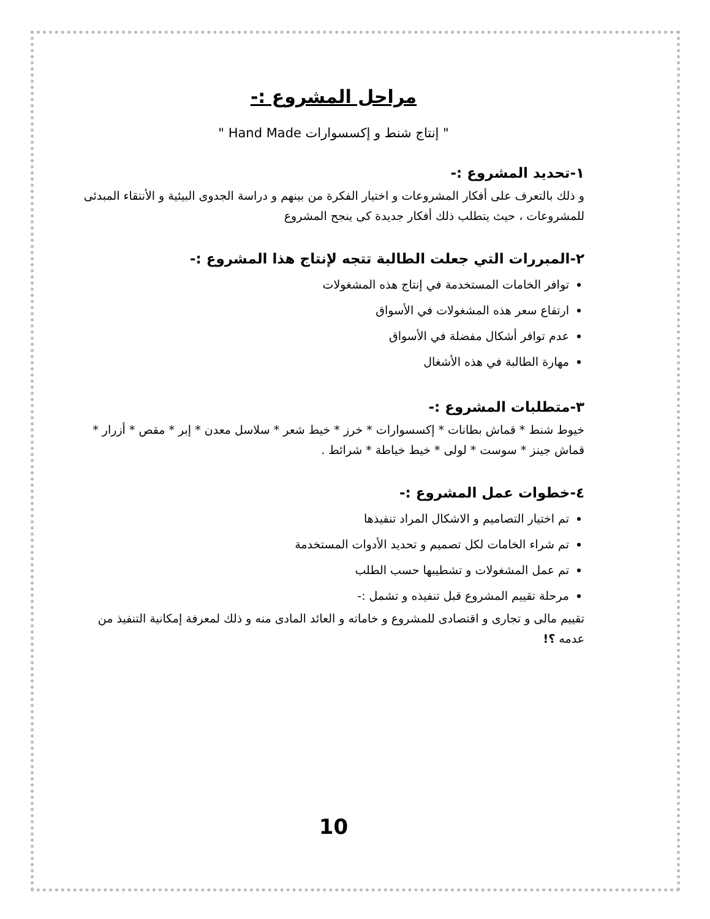مراحل المشروع :-
" إنتاج شنط و إكسسوارات Hand Made "
١-تحديد المشروع :-
و ذلك بالتعرف على أفكار المشروعات و اختيار الفكرة من بينهم و دراسة الجدوى البيئية و الأنتقاء المبدئى للمشروعات ، حيث يتطلب ذلك أفكار جديدة كى ينجح المشروع
٢-المبررات التي جعلت الطالبة تتجه لإنتاج هذا المشروع :-
توافر الخامات المستخدمة في إنتاج هذه المشغولات
ارتفاع سعر هذه المشغولات في الأسواق
عدم توافر أشكال مفضلة في الأسواق
مهارة الطالبة في هذه الأشغال
٣-متطلبات المشروع :-
خيوط شنط * قماش بطانات * إكسسوارات * خرز * خيط شعر * سلاسل معدن * إبر * مقص * أزرار * قماش جينز * سوست * لولى * خيط خياطة * شرائط .
٤-خطوات عمل المشروع :-
تم اختيار التصاميم و الاشكال المراد تنفيذها
تم شراء الخامات لكل تصميم و تحديد الأدوات المستخدمة
تم عمل المشغولات و تشطيبها حسب الطلب
مرحلة تقييم المشروع قبل تنفيذه و تشمل :-
تقييم مالى و تجارى و اقتصادى للمشروع و خاماته و العائد المادى منه و ذلك لمعرفة إمكانية التنفيذ من عدمه ؟!
10